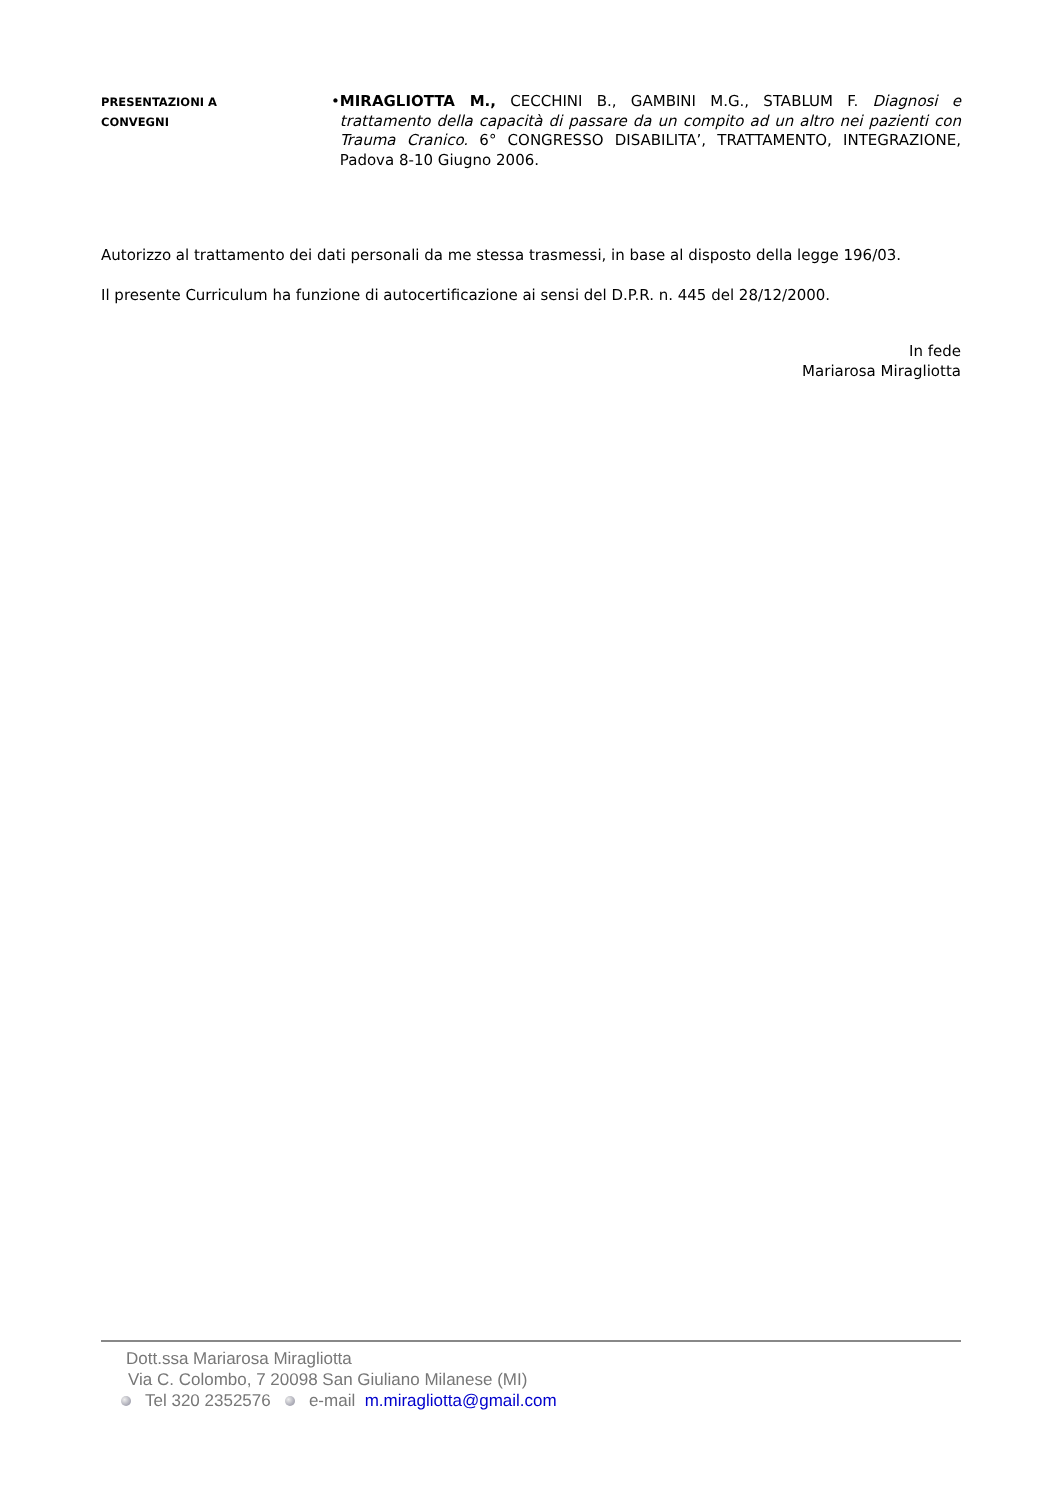PRESENTAZIONI A
CONVEGNI
• MIRAGLIOTTA M., CECCHINI B., GAMBINI M.G., STABLUM F. Diagnosi e trattamento della capacità di passare da un compito ad un altro nei pazienti con Trauma Cranico. 6° CONGRESSO DISABILITA’, TRATTAMENTO, INTEGRAZIONE, Padova 8-10 Giugno 2006.
Autorizzo al trattamento dei dati personali da me stessa trasmessi, in base al disposto della legge 196/03.
Il presente Curriculum ha funzione di autocertificazione ai sensi del D.P.R. n. 445 del 28/12/2000.
In fede
Mariarosa Miragliotta
Dott.ssa Mariarosa Miragliotta
Via C. Colombo, 7 20098 San Giuliano Milanese (MI)
Tel 320 2352576 e-mail m.miragliotta@gmail.com